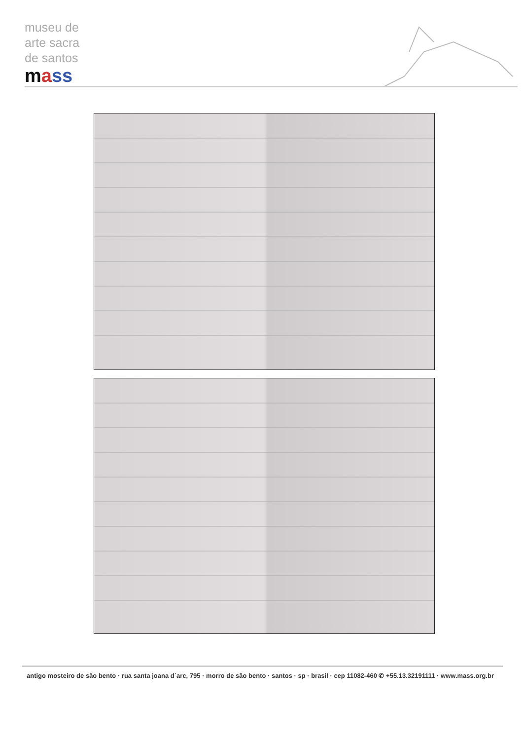museu de
arte sacra
de santos
mass
antigo mosteiro de são bento · rua santa joana d´arc, 795 · morro de são bento · santos · sp · brasil · cep 11082-460 ✆ +55.13.32191111 · www.mass.org.br